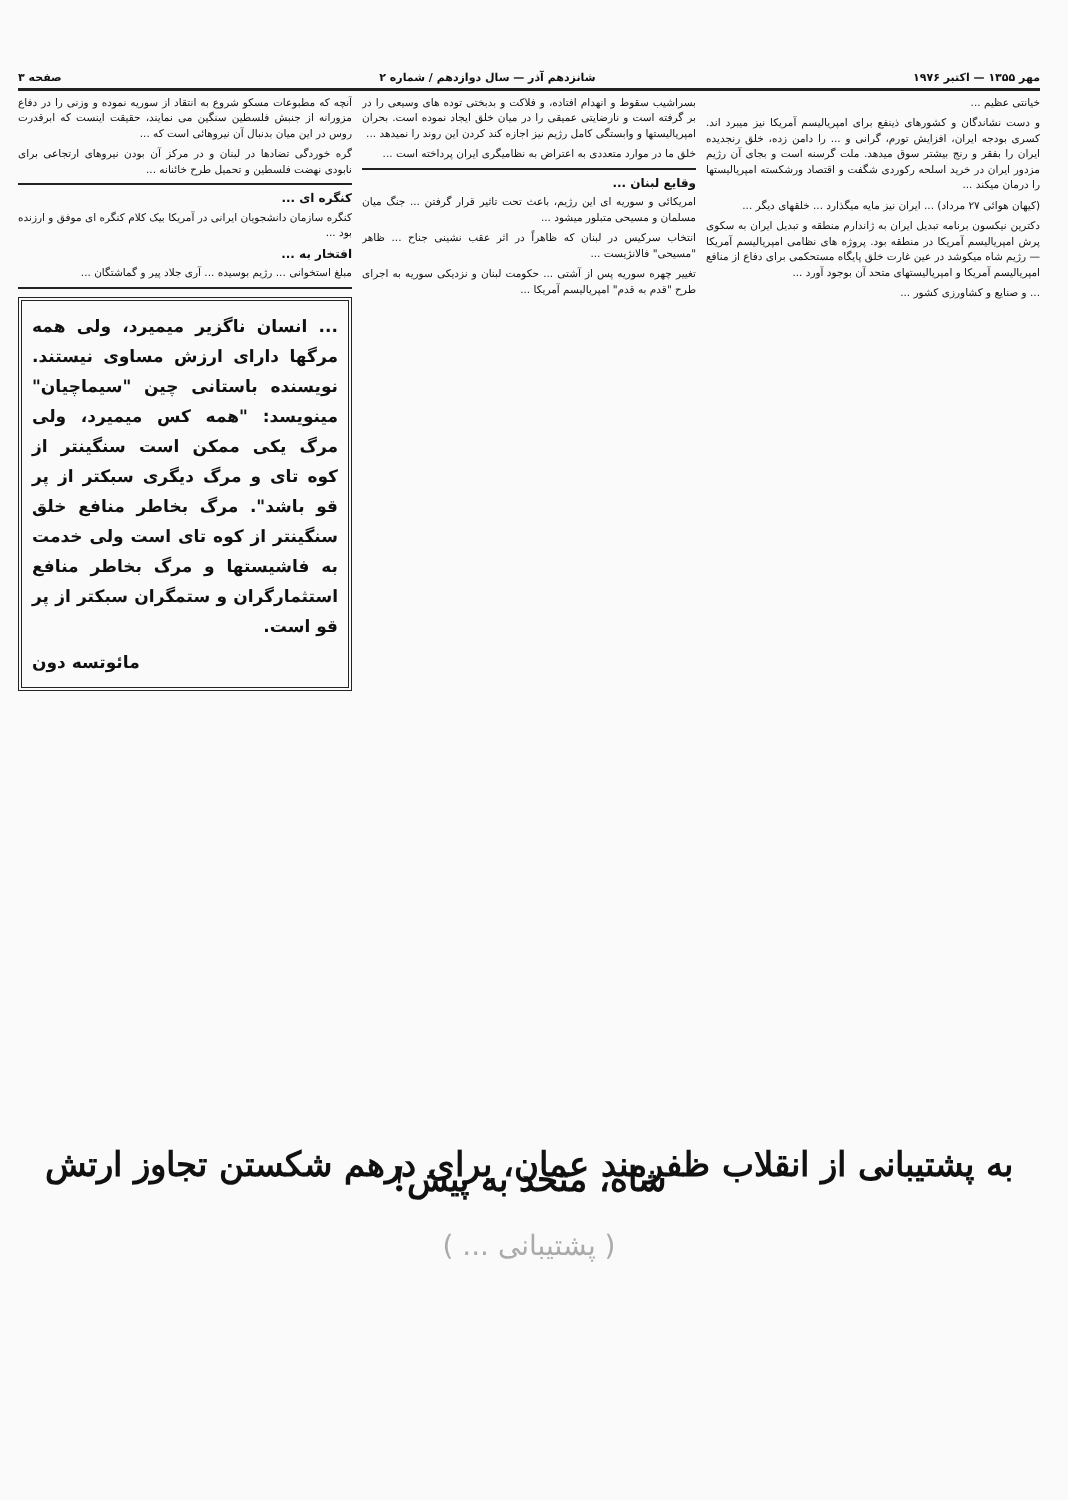مهر ۱۳۵۵ — اکتبر ۱۹۷۶ شانزدهم آذر — سال دوازدهم / شماره ۲ صفحه ۳
خیانتی عظیم ...
و دست نشاندگان و کشورهای ذینفع برای امپریالیسم آمریکا نیز میبرد اند. کسری بودجه ایران، افزایش تورم، گرانی و ... را دامن زده، خلق رنجدیده ایران را بفقر و رنج بیشتر سوق میدهد. ملت گرسنه است و بجای آن رژیم مزدور ایران در خرید اسلحه رکوردی شگفت و اقتصاد ورشکسته امپریالیستها را درمان میکند ...
(کیهان هوائی ۲۷ مرداد) ... ایران نیز مایه میگذارد ... خلقهای دیگر ...
دکترین نیکسون برنامه تبدیل ایران به ژاندارم منطقه و تبدیل ایران به سکوی پرش امپریالیسم آمریکا در منطقه بود. پروژه های نظامی امپریالیسم آمریکا — رژیم شاه میکوشد در عین غارت خلق پایگاه مستحکمی برای دفاع از منافع امپریالیسم آمریکا و امپریالیستهای متحد آن بوجود آورد ...
... و صنایع و کشاورزی کشور ...
بسراشیب سقوط و انهدام افتاده، و فلاکت و بدبختی توده های وسیعی را در بر گرفته است و نارضایتی عمیقی را در میان خلق ایجاد نموده است. بحران امپریالیستها و وابستگی کامل رژیم نیز اجازه کند کردن این روند را نمیدهد ...
خلق ما در موارد متعددی به اعتراض به نظامیگری ایران پرداخته است ...
وقایع لبنان ...
امریکائی و سوریه ای این رژیم، باعث تحت تاثیر قرار گرفتن ... جنگ میان مسلمان و مسیحی متبلور میشود ...
انتخاب سرکیس در لبنان که ظاهراً در اثر عقب نشینی جناح ... ظاهر "مسیحی" فالانژیست ...
تغییر چهره سوریه پس از آشتی ... حکومت لبنان و نزدیکی سوریه به اجرای طرح "قدم به قدم" امپریالیسم آمریکا ...
آنچه که مطبوعات مسکو شروع به انتقاد از سوریه نموده و وزنی را در دفاع مزورانه از جنبش فلسطین سنگین می نمایند، حقیقت اینست که ابرقدرت روس در این میان بدنبال آن نیروهائی است که ...
گره خوردگی تضادها در لبنان و در مرکز آن بودن نیروهای ارتجاعی برای نابودی نهضت فلسطین و تحمیل طرح خائنانه ...
کنگره ای ...
کنگره سازمان دانشجویان ایرانی در آمریکا بیک کلام کنگره ای موفق و ارزنده بود ...
افتخار به ...
مبلغ استخوانی ... رژیم بوسیده ... آری جلاد پیر و گماشتگان ...
... انسان ناگزیر میمیرد، ولی همه مرگها دارای ارزش مساوی نیستند. نویسنده باستانی چین "سیماچیان" مینویسد: "همه کس میمیرد، ولی مرگ یکی ممکن است سنگینتر از کوه تای و مرگ دیگری سبکتر از پر قو باشد". مرگ بخاطر منافع خلق سنگینتر از کوه تای است ولی خدمت به فاشیستها و مرگ بخاطر منافع استثمارگران و ستمگران سبکتر از پر قو است.
مائوتسه دون
به پشتیبانی از انقلاب ظفرمند عمان، برای درهم شکستن تجاوز ارتش شاه، متحد به پیش!
( پشتیبانی ... )